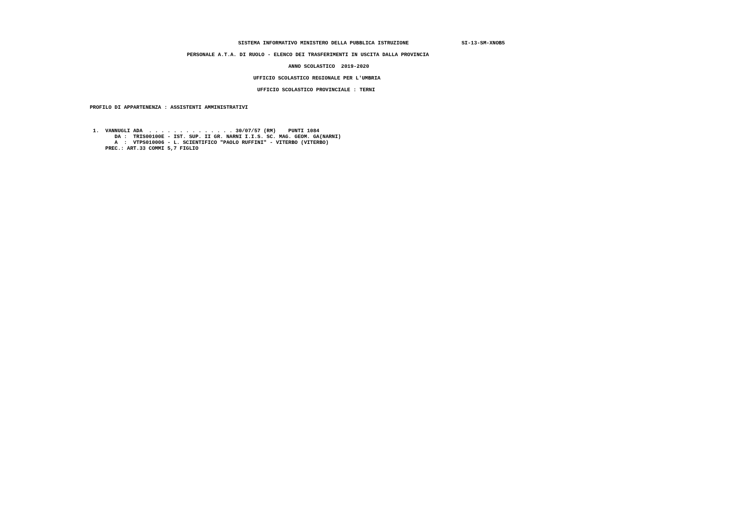SISTEMA INFORMATIVO MINISTERO DELLA PUBBLICA ISTRUZIONE                 SI-13-SM-XNOB5
PERSONALE A.T.A. DI RUOLO - ELENCO DEI TRASFERIMENTI IN USCITA DALLA PROVINCIA
ANNO SCOLASTICO  2019-2020
UFFICIO SCOLASTICO REGIONALE PER L'UMBRIA
UFFICIO SCOLASTICO PROVINCIALE : TERNI
PROFILO DI APPARTENENZA : ASSISTENTI AMMINISTRATIVI
 1.  VANNUGLI ADA  . . . . . . . . . . . . . . 30/07/57 (RM)    PUNTI 1084
        DA :  TRIS00100E - IST. SUP. II GR. NARNI I.I.S. SC. MAG. GEOM. GA(NARNI)
        A  :  VTPS010006 - L. SCIENTIFICO "PAOLO RUFFINI" - VITERBO (VITERBO)
     PREC.: ART.33 COMMI 5,7 FIGLIO